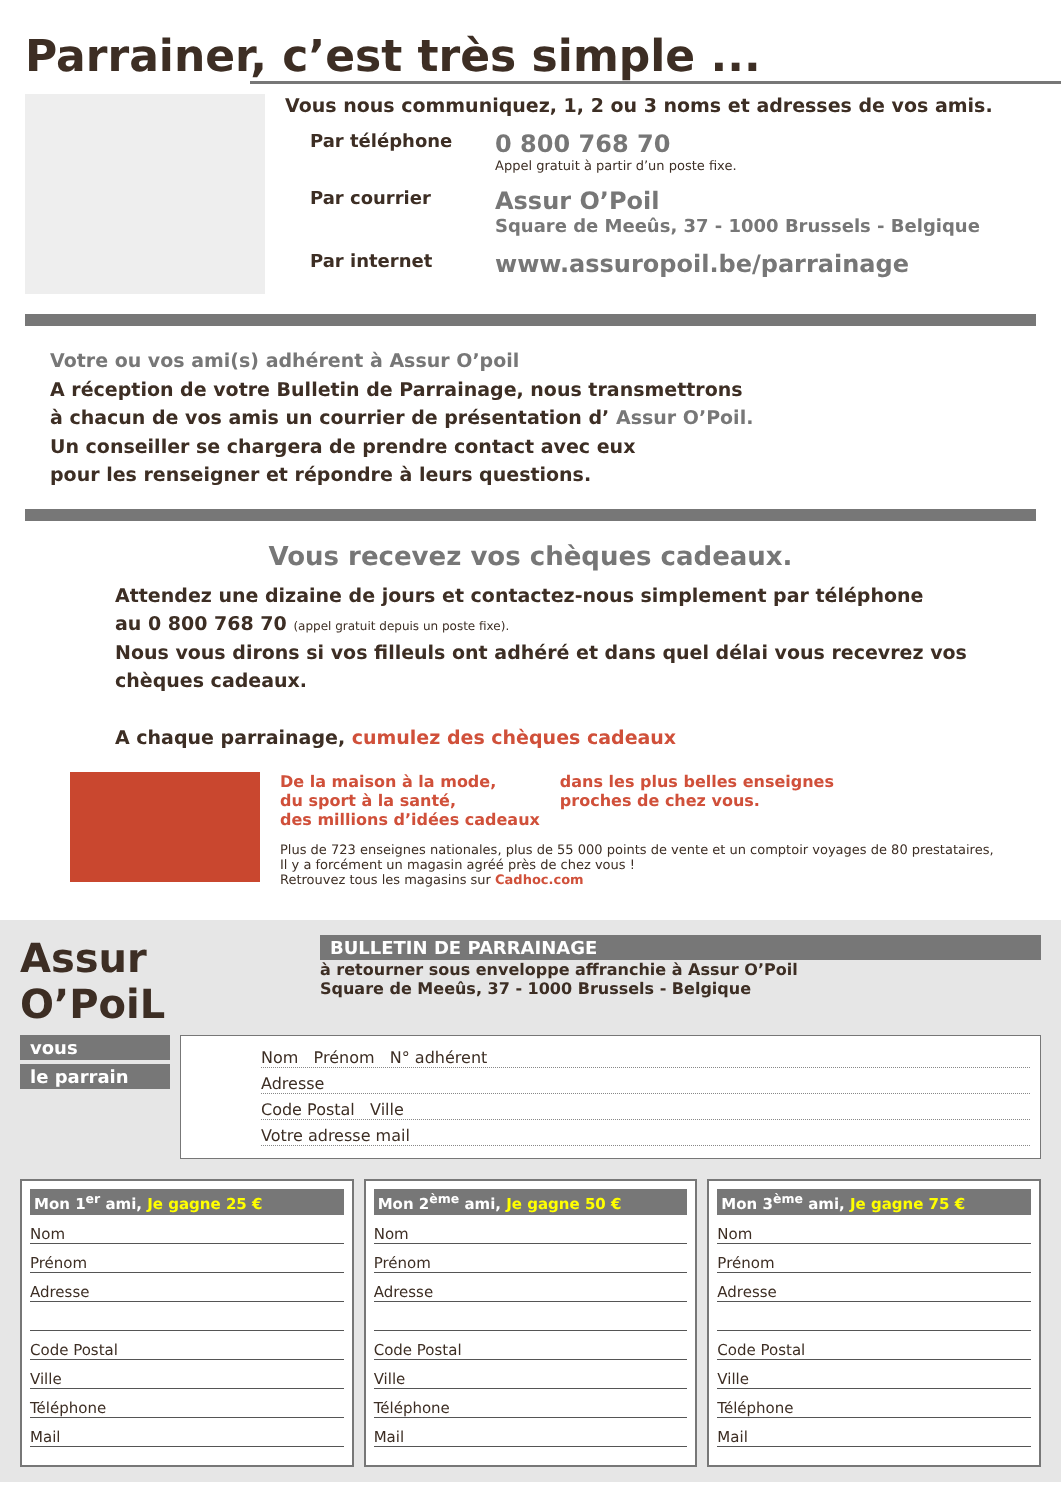Parrainer, c’est très simple ...
Vous nous communiquez, 1, 2 ou 3 noms et adresses de vos amis.
Par téléphone
0 800 768 70
Appel gratuit à partir d’un poste fixe.
Par courrier
Assur O’Poil
Square de Meeûs, 37 - 1000 Brussels - Belgique
Par internet
www.assuropoil.be/parrainage
Votre ou vos ami(s) adhérent à Assur O’poil
A réception de votre Bulletin de Parrainage, nous transmettrons
à chacun de vos amis un courrier de présentation d’ Assur O’Poil.
Un conseiller se chargera de prendre contact avec eux
pour les renseigner et répondre à leurs questions.
Vous recevez vos chèques cadeaux.
Attendez une dizaine de jours et contactez-nous simplement par téléphone
au 0 800 768 70 (appel gratuit depuis un poste fixe).
Nous vous dirons si vos filleuls ont adhéré et dans quel délai vous recevrez vos chèques cadeaux.
A chaque parrainage, cumulez des chèques cadeaux
De la maison à la mode,
du sport à la santé,
des millions d’idées cadeaux
dans les plus belles enseignes
proches de chez vous.
Plus de 723 enseignes nationales, plus de 55 000 points de vente et un comptoir voyages de 80 prestataires,
Il y a forcément un magasin agréé près de chez vous !
Retrouvez tous les magasins sur Cadhoc.com
Assur O’PoiL
BULLETIN DE PARRAINAGE
à retourner sous enveloppe affranchie à Assur O’Poil
Square de Meeûs, 37 - 1000 Brussels - Belgique
vous
le parrain
Nom Prénom N° adhérent
Adresse
Code Postal Ville
Votre adresse mail
Mon 1<sup>er</sup> ami, Je gagne 25 €
Nom
Prénom
Adresse
Code Postal
Ville
Téléphone
Mail
Mon 2<sup>ème</sup> ami, Je gagne 50 €
Nom
Prénom
Adresse
Code Postal
Ville
Téléphone
Mail
Mon 3<sup>ème</sup> ami, Je gagne 75 €
Nom
Prénom
Adresse
Code Postal
Ville
Téléphone
Mail